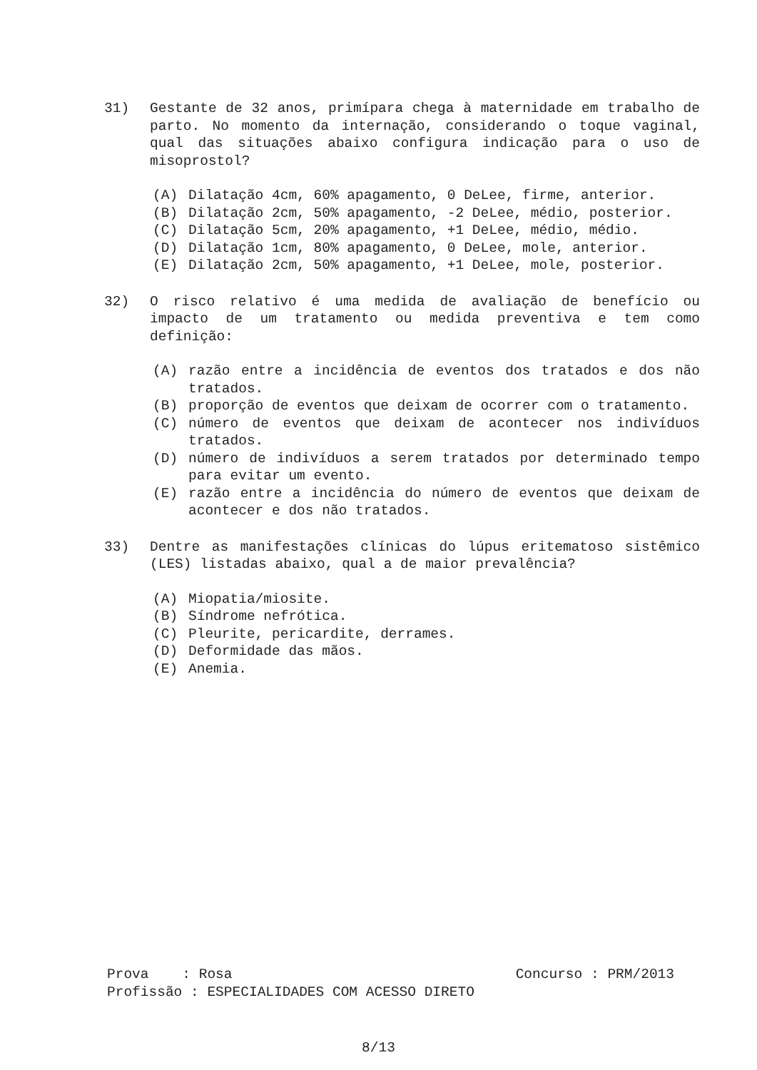31) Gestante de 32 anos, primípara chega à maternidade em trabalho de parto. No momento da internação, considerando o toque vaginal, qual das situações abaixo configura indicação para o uso de misoprostol?
(A) Dilatação 4cm, 60% apagamento, 0 DeLee, firme, anterior.
(B) Dilatação 2cm, 50% apagamento, -2 DeLee, médio, posterior.
(C) Dilatação 5cm, 20% apagamento, +1 DeLee, médio, médio.
(D) Dilatação 1cm, 80% apagamento, 0 DeLee, mole, anterior.
(E) Dilatação 2cm, 50% apagamento, +1 DeLee, mole, posterior.
32) O risco relativo é uma medida de avaliação de benefício ou impacto de um tratamento ou medida preventiva e tem como definição:
(A) razão entre a incidência de eventos dos tratados e dos não tratados.
(B) proporção de eventos que deixam de ocorrer com o tratamento.
(C) número de eventos que deixam de acontecer nos indivíduos tratados.
(D) número de indivíduos a serem tratados por determinado tempo para evitar um evento.
(E) razão entre a incidência do número de eventos que deixam de acontecer e dos não tratados.
33) Dentre as manifestações clínicas do lúpus eritematoso sistêmico (LES) listadas abaixo, qual a de maior prevalência?
(A) Miopatia/miosite.
(B) Síndrome nefrótica.
(C) Pleurite, pericardite, derrames.
(D) Deformidade das mãos.
(E) Anemia.
Prova : Rosa Concurso : PRM/2013
Profissão : ESPECIALIDADES COM ACESSO DIRETO
8/13